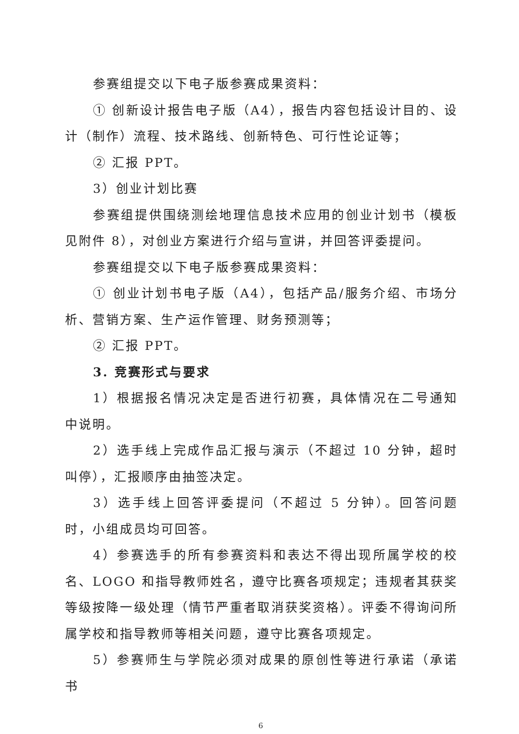参赛组提交以下电子版参赛成果资料：
① 创新设计报告电子版（A4），报告内容包括设计目的、设计（制作）流程、技术路线、创新特色、可行性论证等；
② 汇报 PPT。
3）创业计划比赛
参赛组提供围绕测绘地理信息技术应用的创业计划书（模板见附件 8），对创业方案进行介绍与宣讲，并回答评委提问。
参赛组提交以下电子版参赛成果资料：
① 创业计划书电子版（A4），包括产品/服务介绍、市场分析、营销方案、生产运作管理、财务预测等；
② 汇报 PPT。
3. 竞赛形式与要求
1）根据报名情况决定是否进行初赛，具体情况在二号通知中说明。
2）选手线上完成作品汇报与演示（不超过 10 分钟，超时叫停），汇报顺序由抽签决定。
3）选手线上回答评委提问（不超过 5 分钟）。回答问题时，小组成员均可回答。
4）参赛选手的所有参赛资料和表达不得出现所属学校的校名、LOGO 和指导教师姓名，遵守比赛各项规定；违规者其获奖等级按降一级处理（情节严重者取消获奖资格）。评委不得询问所属学校和指导教师等相关问题，遵守比赛各项规定。
5）参赛师生与学院必须对成果的原创性等进行承诺（承诺书
6